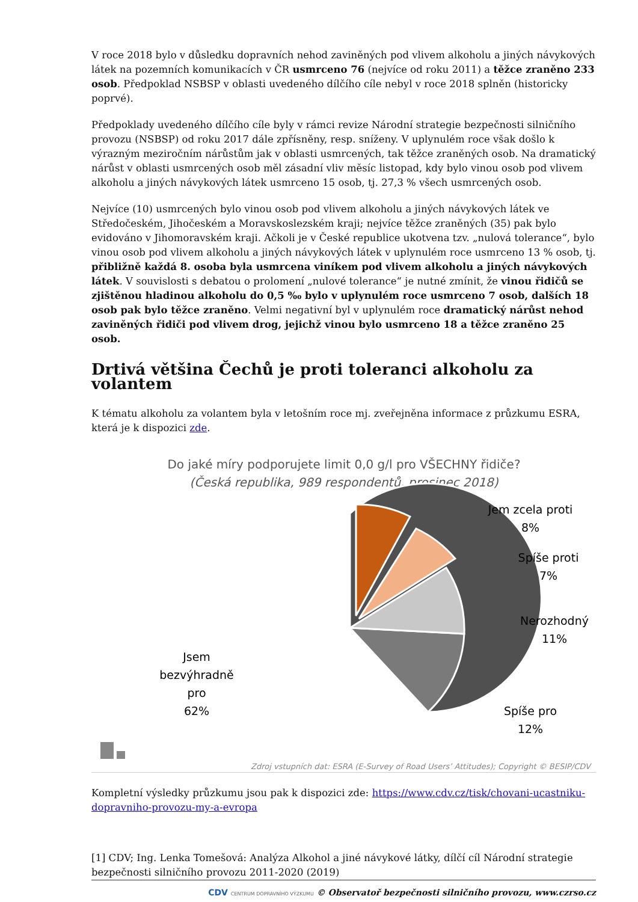V roce 2018 bylo v důsledku dopravních nehod zaviněných pod vlivem alkoholu a jiných návykových látek na pozemních komunikacích v ČR usmrceno 76 (nejvíce od roku 2011) a těžce zraněno 233 osob. Předpoklad NSBSP v oblasti uvedeného dílčího cíle nebyl v roce 2018 splněn (historicky poprvé).
Předpoklady uvedeného dílčího cíle byly v rámci revize Národní strategie bezpečnosti silničního provozu (NSBSP) od roku 2017 dále zpřísněny, resp. sníženy. V uplynulém roce však došlo k výrazným meziročním nárůstům jak v oblasti usmrcených, tak těžce zraněných osob. Na dramatický nárůst v oblasti usmrcených osob měl zásadní vliv měsíc listopad, kdy bylo vinou osob pod vlivem alkoholu a jiných návykových látek usmrceno 15 osob, tj. 27,3 % všech usmrcených osob.
Nejvíce (10) usmrcených bylo vinou osob pod vlivem alkoholu a jiných návykových látek ve Středočeském, Jihočeském a Moravskoslezském kraji; nejvíce těžce zraněných (35) pak bylo evidováno v Jihomoravském kraji. Ačkoli je v České republice ukotvena tzv. „nulová tolerance“, bylo vinou osob pod vlivem alkoholu a jiných návykových látek v uplynulém roce usmrceno 13 % osob, tj. přibližně každá 8. osoba byla usmrcena viníkem pod vlivem alkoholu a jiných návykových látek. V souvislosti s debatou o prolomení „nulové tolerance“ je nutné zmínit, že vinou řidičů se zjištěnou hladinou alkoholu do 0,5 ‰ bylo v uplynulém roce usmrceno 7 osob, dalších 18 osob pak bylo těžce zraněno. Velmi negativní byl v uplynulém roce dramatický nárůst nehod zaviněných řidiči pod vlivem drog, jejichž vinou bylo usmrceno 18 a těžce zraněno 25 osob.
Drtivá většina Čechů je proti toleranci alkoholu za volantem
K tématu alkoholu za volantem byla v letošním roce mj. zveřejněna informace z průzkumu ESRA, která je k dispozici zde.
Do jaké míry podporujete limit 0,0 g/l pro VŠECHNY řidiče?
(Česká republika, 989 respondentů, prosinec 2018)
Jem zcela proti
8%
Spíše proti
7%
Nerozhodný
11%
Spíše pro
12%
Jsem
bezvýhradně
pro
62%
Zdroj vstupních dat: ESRA (E-Survey of Road Users’ Attitudes); Copyright © BESIP/CDV
Kompletní výsledky průzkumu jsou pak k dispozici zde: https://www.cdv.cz/tisk/chovani-ucastniku-dopravniho-provozu-my-a-evropa
[1] CDV; Ing. Lenka Tomešová: Analýza Alkohol a jiné návykové látky, dílčí cíl Národní strategie bezpečnosti silničního provozu 2011-2020 (2019)
CDV CENTRUM DOPRAVNÍHO VÝZKUMU © Observatoř bezpečnosti silničního provozu, www.czrso.cz